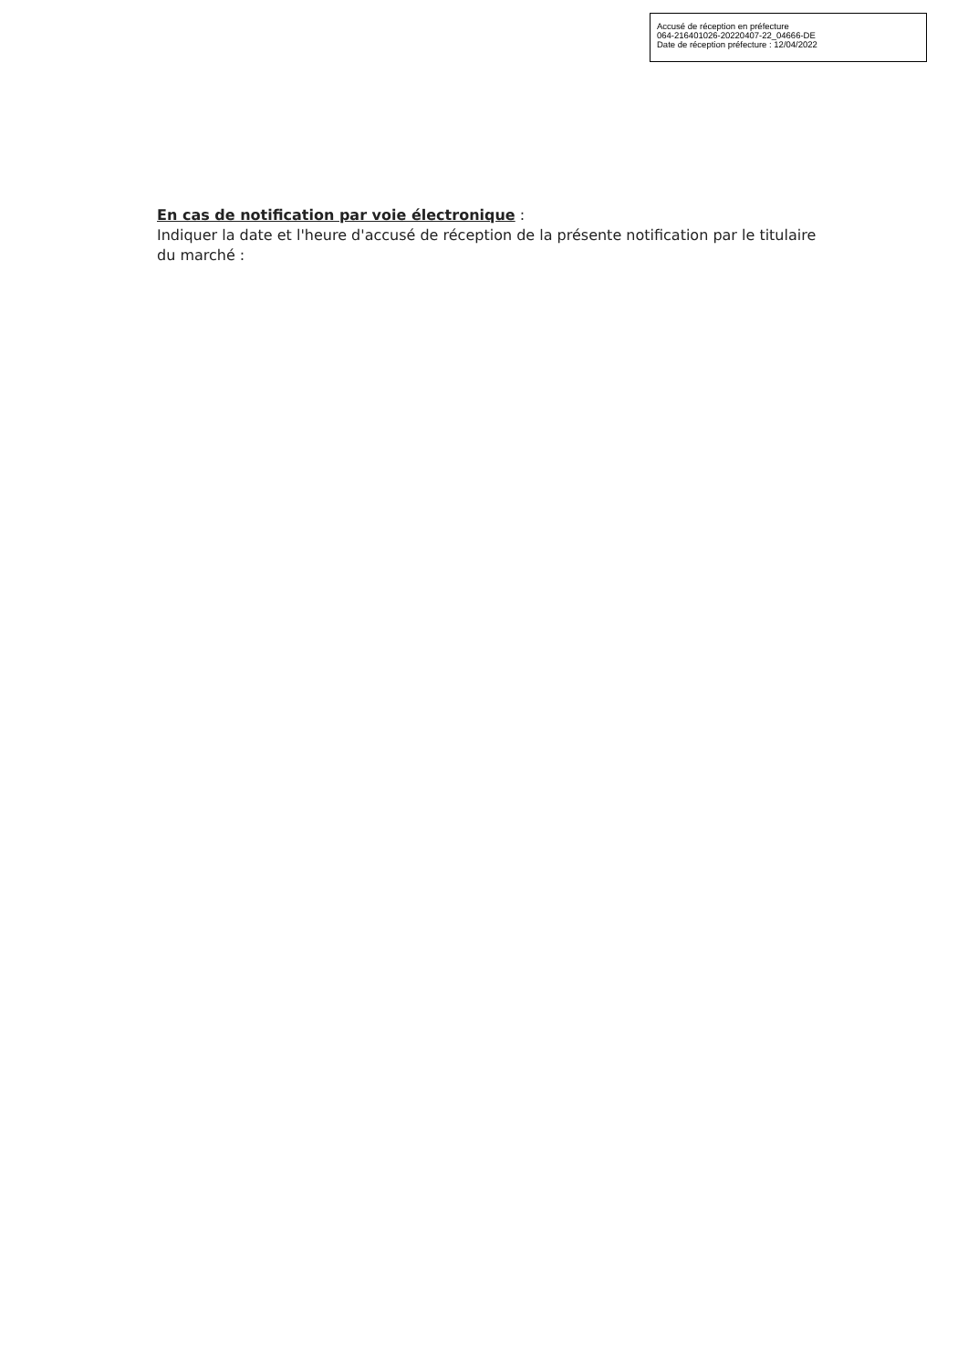Accusé de réception en préfecture
064-216401026-20220407-22_04666-DE
Date de réception préfecture : 12/04/2022
En cas de notification par voie électronique :
Indiquer la date et l'heure d'accusé de réception de la présente notification par le titulaire du marché :